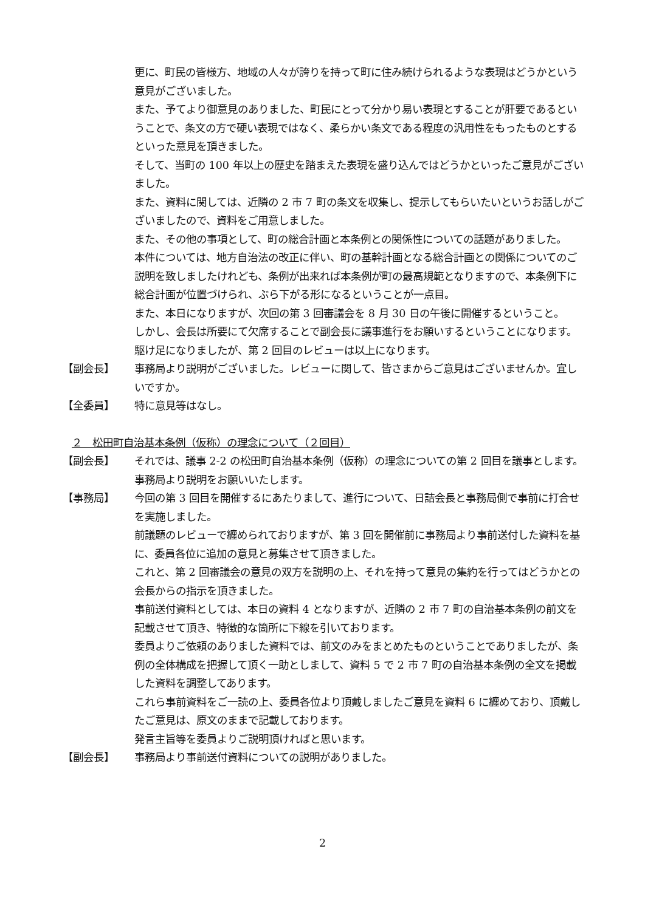更に、町民の皆様方、地域の人々が誇りを持って町に住み続けられるような表現はどうかという意見がございました。
また、予てより御意見のありました、町民にとって分かり易い表現とすることが肝要であるということで、条文の方で硬い表現ではなく、柔らかい条文である程度の汎用性をもったものとするといった意見を頂きました。
そして、当町の 100 年以上の歴史を踏まえた表現を盛り込んではどうかといったご意見がございました。
また、資料に関しては、近隣の 2 市 7 町の条文を収集し、提示してもらいたいというお話しがございましたので、資料をご用意しました。
また、その他の事項として、町の総合計画と本条例との関係性についての話題がありました。
本件については、地方自治法の改正に伴い、町の基幹計画となる総合計画との関係についてのご説明を致しましたけれども、条例が出来れば本条例が町の最高規範となりますので、本条例下に総合計画が位置づけられ、ぶら下がる形になるということが一点目。
また、本日になりますが、次回の第 3 回審議会を 8 月 30 日の午後に開催するということ。
しかし、会長は所要にて欠席することで副会長に議事進行をお願いするということになります。
駆け足になりましたが、第 2 回目のレビューは以上になります。
【副会長】 事務局より説明がございました。レビューに関して、皆さまからご意見はございませんか。宜しいですか。
【全委員】 特に意見等はなし。
２　松田町自治基本条例（仮称）の理念について（２回目）
【副会長】 それでは、議事 2-2 の松田町自治基本条例（仮称）の理念についての第 2 回目を議事とします。事務局より説明をお願いいたします。
【事務局】 今回の第 3 回目を開催するにあたりまして、進行について、日詰会長と事務局側で事前に打合せを実施しました。
前議題のレビューで纏められておりますが、第 3 回を開催前に事務局より事前送付した資料を基に、委員各位に追加の意見と募集させて頂きました。
これと、第 2 回審議会の意見の双方を説明の上、それを持って意見の集約を行ってはどうかとの会長からの指示を頂きました。
事前送付資料としては、本日の資料 4 となりますが、近隣の 2 市 7 町の自治基本条例の前文を記載させて頂き、特徴的な箇所に下線を引いております。
委員よりご依頼のありました資料では、前文のみをまとめたものということでありましたが、条例の全体構成を把握して頂く一助としまして、資料 5 で 2 市 7 町の自治基本条例の全文を掲載した資料を調整してあります。
これら事前資料をご一読の上、委員各位より頂戴しましたご意見を資料 6 に纏めており、頂戴したご意見は、原文のままで記載しております。
発言主旨等を委員よりご説明頂ければと思います。
【副会長】 事務局より事前送付資料についての説明がありました。
2